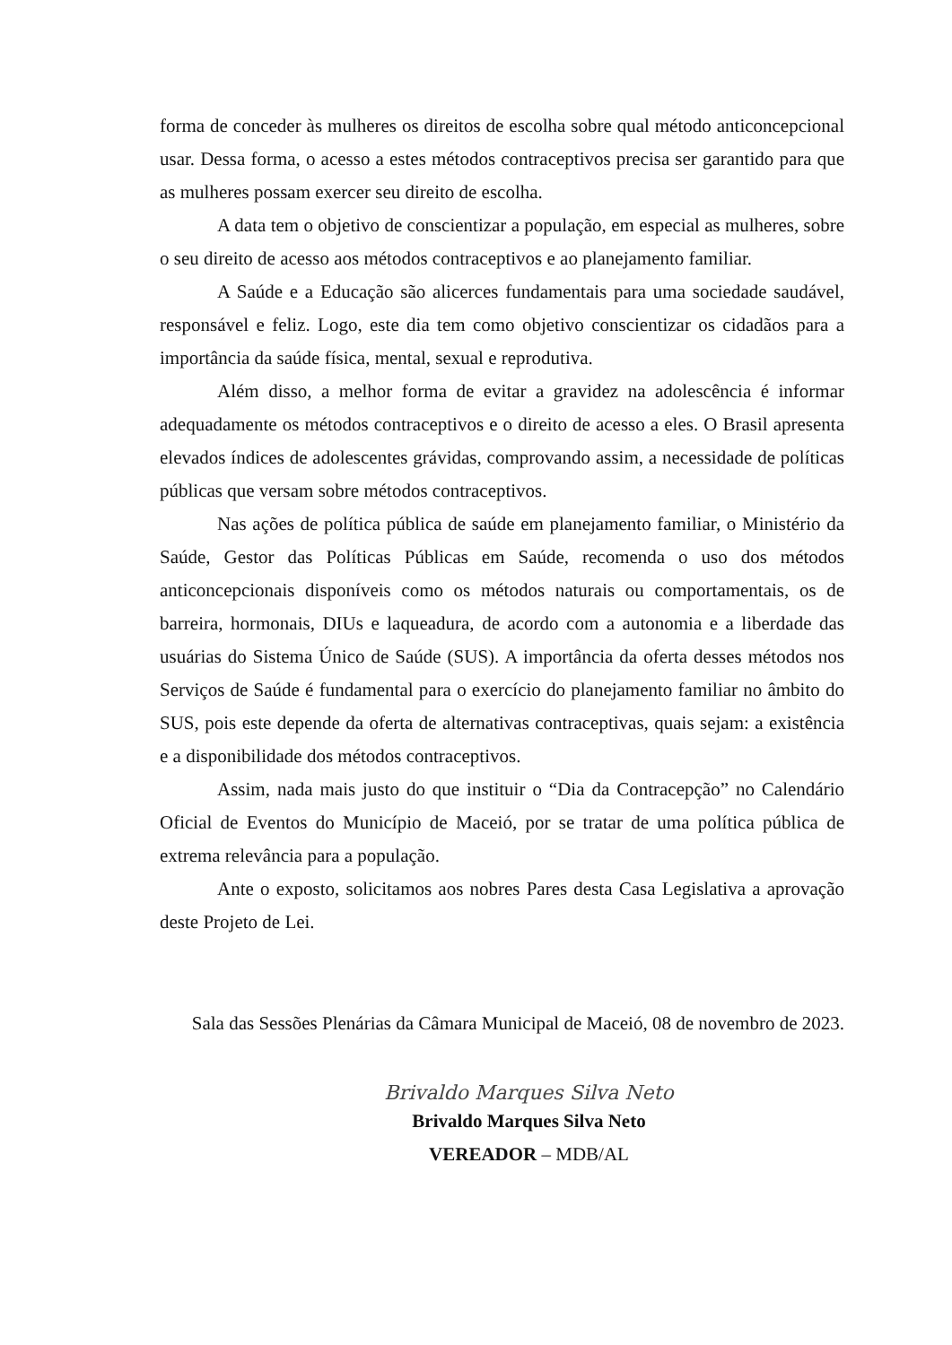forma de conceder às mulheres os direitos de escolha sobre qual método anticoncepcional usar. Dessa forma, o acesso a estes métodos contraceptivos precisa ser garantido para que as mulheres possam exercer seu direito de escolha.
A data tem o objetivo de conscientizar a população, em especial as mulheres, sobre o seu direito de acesso aos métodos contraceptivos e ao planejamento familiar.
A Saúde e a Educação são alicerces fundamentais para uma sociedade saudável, responsável e feliz. Logo, este dia tem como objetivo conscientizar os cidadãos para a importância da saúde física, mental, sexual e reprodutiva.
Além disso, a melhor forma de evitar a gravidez na adolescência é informar adequadamente os métodos contraceptivos e o direito de acesso a eles. O Brasil apresenta elevados índices de adolescentes grávidas, comprovando assim, a necessidade de políticas públicas que versam sobre métodos contraceptivos.
Nas ações de política pública de saúde em planejamento familiar, o Ministério da Saúde, Gestor das Políticas Públicas em Saúde, recomenda o uso dos métodos anticoncepcionais disponíveis como os métodos naturais ou comportamentais, os de barreira, hormonais, DIUs e laqueadura, de acordo com a autonomia e a liberdade das usuárias do Sistema Único de Saúde (SUS). A importância da oferta desses métodos nos Serviços de Saúde é fundamental para o exercício do planejamento familiar no âmbito do SUS, pois este depende da oferta de alternativas contraceptivas, quais sejam: a existência e a disponibilidade dos métodos contraceptivos.
Assim, nada mais justo do que instituir o “Dia da Contracepção” no Calendário Oficial de Eventos do Município de Maceió, por se tratar de uma política pública de extrema relevância para a população.
Ante o exposto, solicitamos aos nobres Pares desta Casa Legislativa a aprovação deste Projeto de Lei.
Sala das Sessões Plenárias da Câmara Municipal de Maceió, 08 de novembro de 2023.
Brivaldo Marques Silva Neto
Brivaldo Marques Silva Neto
VEREADOR – MDB/AL